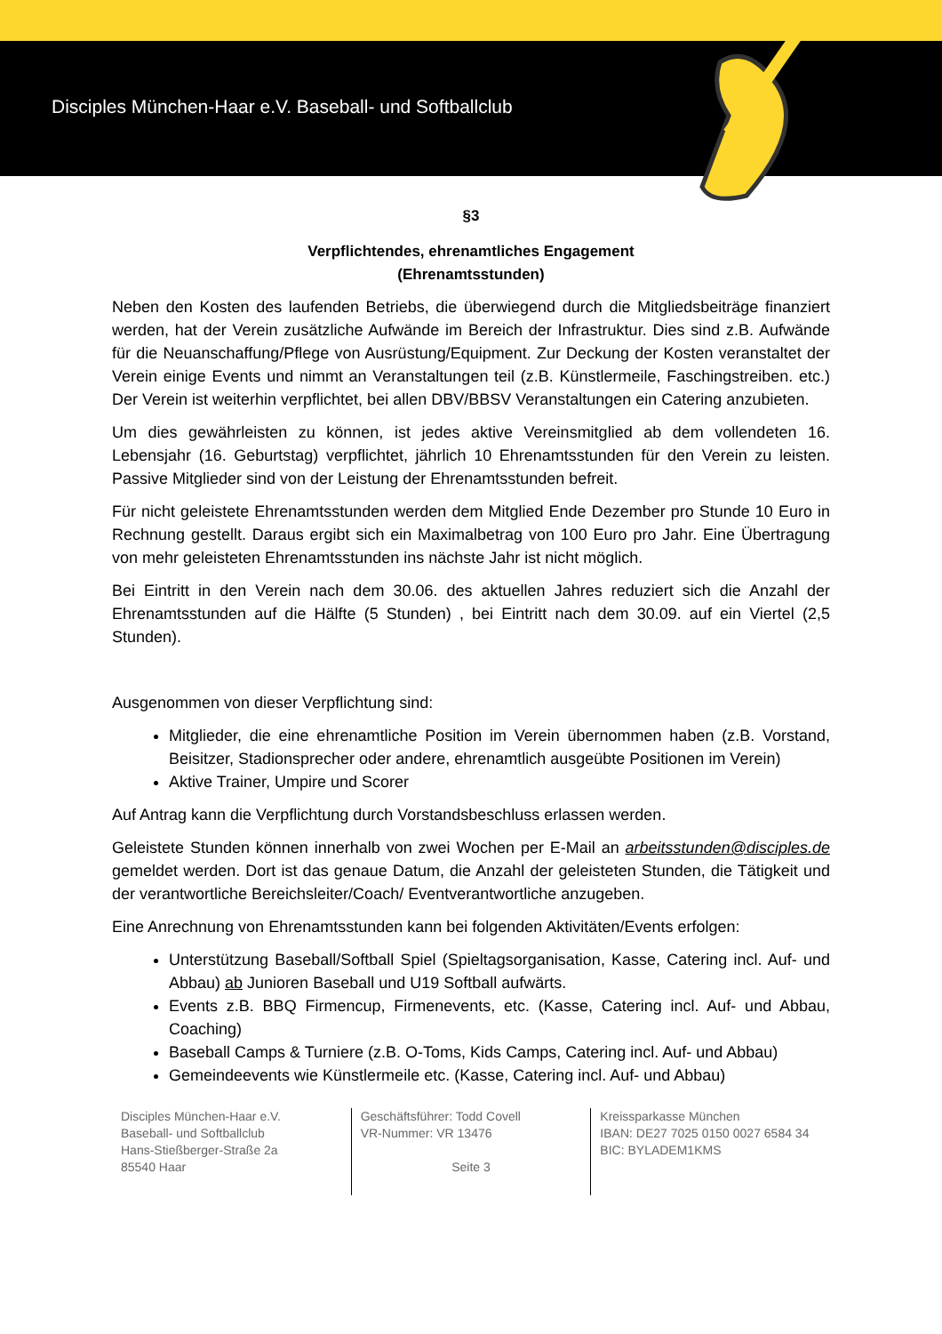Disciples München-Haar e.V. Baseball- und Softballclub
§3
Verpflichtendes, ehrenamtliches Engagement
(Ehrenamtsstunden)
Neben den Kosten des laufenden Betriebs, die überwiegend durch die Mitgliedsbeiträge finanziert werden, hat der Verein zusätzliche Aufwände im Bereich der Infrastruktur. Dies sind z.B. Aufwände für die Neuanschaffung/Pflege von Ausrüstung/Equipment. Zur Deckung der Kosten veranstaltet der Verein einige Events und nimmt an Veranstaltungen teil (z.B. Künstlermeile, Faschingstreiben. etc.) Der Verein ist weiterhin verpflichtet, bei allen DBV/BBSV Veranstaltungen ein Catering anzubieten.
Um dies gewährleisten zu können, ist jedes aktive Vereinsmitglied ab dem vollendeten 16. Lebensjahr (16. Geburtstag) verpflichtet, jährlich 10 Ehrenamtsstunden für den Verein zu leisten. Passive Mitglieder sind von der Leistung der Ehrenamtsstunden befreit.
Für nicht geleistete Ehrenamtsstunden werden dem Mitglied Ende Dezember pro Stunde 10 Euro in Rechnung gestellt. Daraus ergibt sich ein Maximalbetrag von 100 Euro pro Jahr. Eine Übertragung von mehr geleisteten Ehrenamtsstunden ins nächste Jahr ist nicht möglich.
Bei Eintritt in den Verein nach dem 30.06. des aktuellen Jahres reduziert sich die Anzahl der Ehrenamtsstunden auf die Hälfte (5 Stunden) , bei Eintritt nach dem 30.09. auf ein Viertel (2,5 Stunden).
Ausgenommen von dieser Verpflichtung sind:
Mitglieder, die eine ehrenamtliche Position im Verein übernommen haben (z.B. Vorstand, Beisitzer, Stadionsprecher oder andere, ehrenamtlich ausgeübte Positionen im Verein)
Aktive Trainer, Umpire und Scorer
Auf Antrag kann die Verpflichtung durch Vorstandsbeschluss erlassen werden.
Geleistete Stunden können innerhalb von zwei Wochen per E-Mail an arbeitsstunden@disciples.de gemeldet werden. Dort ist das genaue Datum, die Anzahl der geleisteten Stunden, die Tätigkeit und der verantwortliche Bereichsleiter/Coach/ Eventverantwortliche anzugeben.
Eine Anrechnung von Ehrenamtsstunden kann bei folgenden Aktivitäten/Events erfolgen:
Unterstützung Baseball/Softball Spiel (Spieltagsorganisation, Kasse, Catering incl. Auf- und Abbau) ab Junioren Baseball und U19 Softball aufwärts.
Events z.B. BBQ Firmencup, Firmenevents, etc. (Kasse, Catering incl. Auf- und Abbau, Coaching)
Baseball Camps & Turniere (z.B. O-Toms, Kids Camps, Catering incl. Auf- und Abbau)
Gemeindeevents wie Künstlermeile etc. (Kasse, Catering incl. Auf- und Abbau)
Disciples München-Haar e.V.
Baseball- und Softballclub
Hans-Stießberger-Straße 2a
85540 Haar
Geschäftsführer: Todd Covell
VR-Nummer: VR 13476
Seite 3
Kreissparkasse München
IBAN: DE27 7025 0150 0027 6584 34
BIC: BYLADEM1KMS